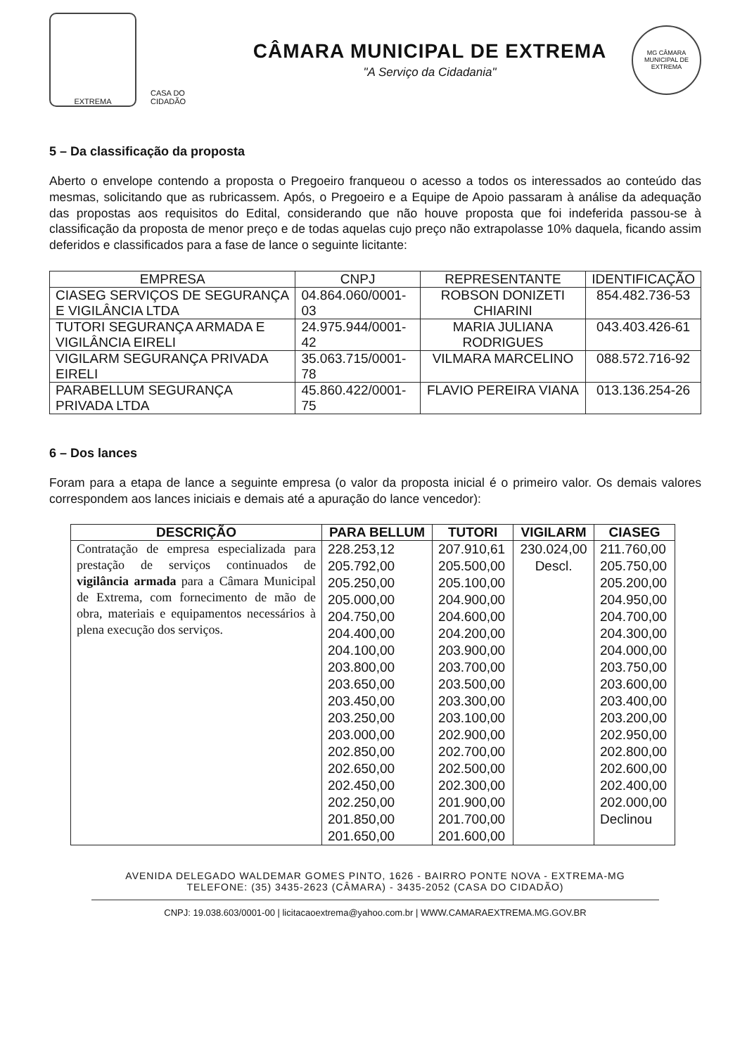EXTREMA
CASA DO CIDADÃO
CÂMARA MUNICIPAL DE EXTREMA
"A Serviço da Cidadania"
MG CÂMARA MUNICIPAL DE EXTREMA
5 – Da classificação da proposta
Aberto o envelope contendo a proposta o Pregoeiro franqueou o acesso a todos os interessados ao conteúdo das mesmas, solicitando que as rubricassem. Após, o Pregoeiro e a Equipe de Apoio passaram à análise da adequação das propostas aos requisitos do Edital, considerando que não houve proposta que foi indeferida passou-se à classificação da proposta de menor preço e de todas aquelas cujo preço não extrapolasse 10% daquela, ficando assim deferidos e classificados para a fase de lance o seguinte licitante:
| EMPRESA | CNPJ | REPRESENTANTE | IDENTIFICAÇÃO |
| --- | --- | --- | --- |
| CIASEG SERVIÇOS DE SEGURANÇA E VIGILÂNCIA LTDA | 04.864.060/0001-03 | ROBSON DONIZETI CHIARINI | 854.482.736-53 |
| TUTORI SEGURANÇA ARMADA E VIGILÂNCIA EIRELI | 24.975.944/0001-42 | MARIA JULIANA RODRIGUES | 043.403.426-61 |
| VIGILARM SEGURANÇA PRIVADA EIRELI | 35.063.715/0001-78 | VILMARA MARCELINO | 088.572.716-92 |
| PARABELLUM SEGURANÇA PRIVADA LTDA | 45.860.422/0001-75 | FLAVIO PEREIRA VIANA | 013.136.254-26 |
6 – Dos lances
Foram para a etapa de lance a seguinte empresa (o valor da proposta inicial é o primeiro valor. Os demais valores correspondem aos lances iniciais e demais até a apuração do lance vencedor):
| DESCRIÇÃO | PARA BELLUM | TUTORI | VIGILARM | CIASEG |
| --- | --- | --- | --- | --- |
| Contratação de empresa especializada para prestação de serviços continuados de vigilância armada para a Câmara Municipal de Extrema, com fornecimento de mão de obra, materiais e equipamentos necessários à plena execução dos serviços. | 228.253,12 205.792,00 205.250,00 205.000,00 204.750,00 204.400,00 204.100,00 203.800,00 203.650,00 203.450,00 203.250,00 203.000,00 202.850,00 202.650,00 202.450,00 202.250,00 201.850,00 201.650,00 | 207.910,61 205.500,00 205.100,00 204.900,00 204.600,00 204.200,00 203.900,00 203.700,00 203.500,00 203.300,00 203.100,00 202.900,00 202.700,00 202.500,00 202.300,00 201.900,00 201.700,00 201.600,00 | 230.024,00 Descl. | 211.760,00 205.750,00 205.200,00 204.950,00 204.700,00 204.300,00 204.000,00 203.750,00 203.600,00 203.400,00 203.200,00 202.950,00 202.800,00 202.600,00 202.400,00 202.000,00 Declinou |
AVENIDA DELEGADO WALDEMAR GOMES PINTO, 1626 - BAIRRO PONTE NOVA - EXTREMA-MG
TELEFONE: (35) 3435-2623 (CÂMARA) - 3435-2052 (CASA DO CIDADÃO)
CNPJ: 19.038.603/0001-00 | licitacaoextrema@yahoo.com.br | WWW.CAMARAEXTREMA.MG.GOV.BR